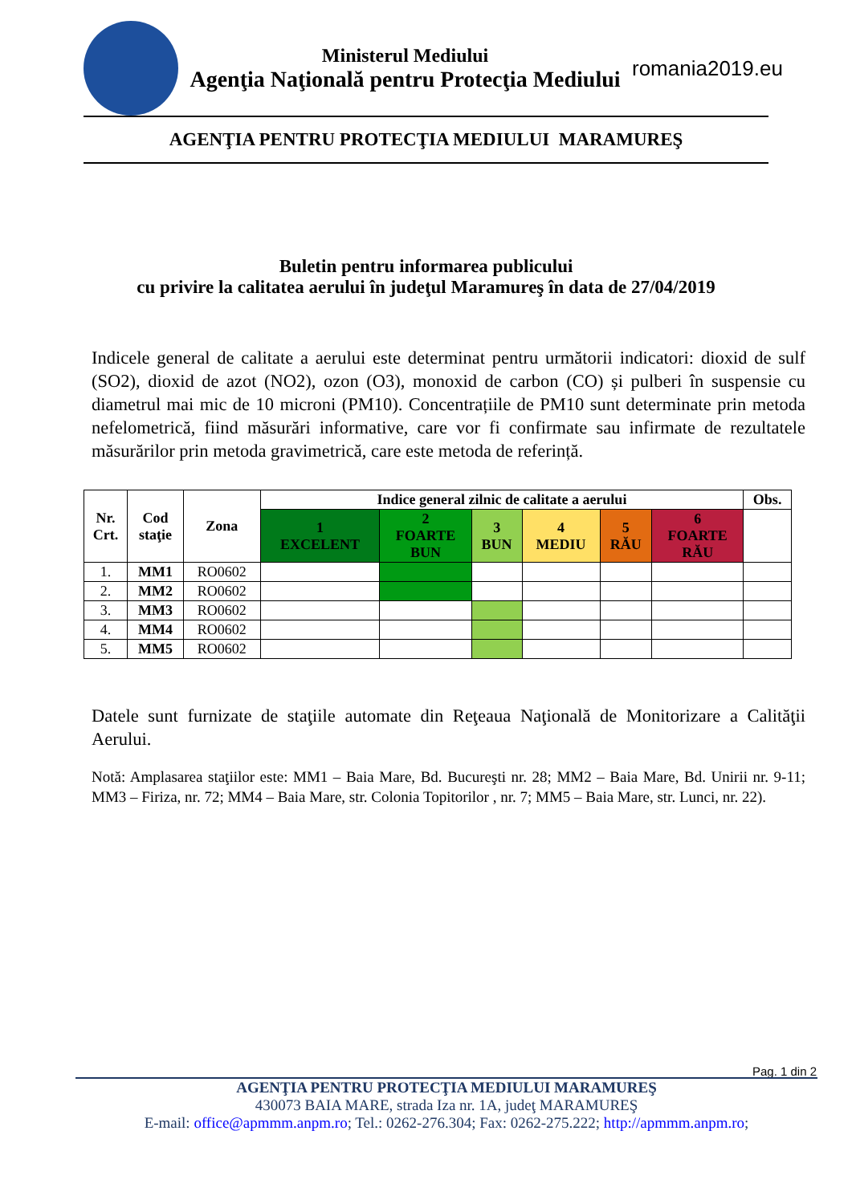Ministerul Mediului
Agenţia Naţională pentru Protecţia Mediului
romania2019.eu
AGENŢIA PENTRU PROTECŢIA MEDIULUI MARAMUREŞ
Buletin pentru informarea publicului
cu privire la calitatea aerului în judeţul Maramureş în data de 27/04/2019
Indicele general de calitate a aerului este determinat pentru următorii indicatori: dioxid de sulf (SO2), dioxid de azot (NO2), ozon (O3), monoxid de carbon (CO) și pulberi în suspensie cu diametrul mai mic de 10 microni (PM10). Concentrațiile de PM10 sunt determinate prin metoda nefelometrică, fiind măsurări informative, care vor fi confirmate sau infirmate de rezultatele măsurărilor prin metoda gravimetrică, care este metoda de referință.
| Nr. Crt. | Cod staţie | Zona | Indice general zilnic de calitate a aerului | | | | | | Obs. |
| --- | --- | --- | --- | --- | --- | --- | --- | --- | --- |
| | | | 1 EXCELENT | 2 FOARTE BUN | 3 BUN | 4 MEDIU | 5 RĂU | 6 FOARTE RĂU | |
| 1. | MM1 | RO0602 | | | | | | | |
| 2. | MM2 | RO0602 | | | | | | | |
| 3. | MM3 | RO0602 | | | | | | | |
| 4. | MM4 | RO0602 | | | | | | | |
| 5. | MM5 | RO0602 | | | | | | | |
Datele sunt furnizate de staţiile automate din Reţeaua Naţională de Monitorizare a Calităţii Aerului.
Notă: Amplasarea staţiilor este: MM1 – Baia Mare, Bd. Bucureşti nr. 28; MM2 – Baia Mare, Bd. Unirii nr. 9-11; MM3 – Firiza, nr. 72; MM4 – Baia Mare, str. Colonia Topitorilor , nr. 7; MM5 – Baia Mare, str. Lunci, nr. 22).
Pag. 1 din 2
AGENŢIA PENTRU PROTECŢIA MEDIULUI MARAMUREŞ
430073 BAIA MARE, strada Iza nr. 1A, judeţ MARAMUREŞ
E-mail: office@apmmm.anpm.ro; Tel.: 0262-276.304; Fax: 0262-275.222; http://apmmm.anpm.ro;